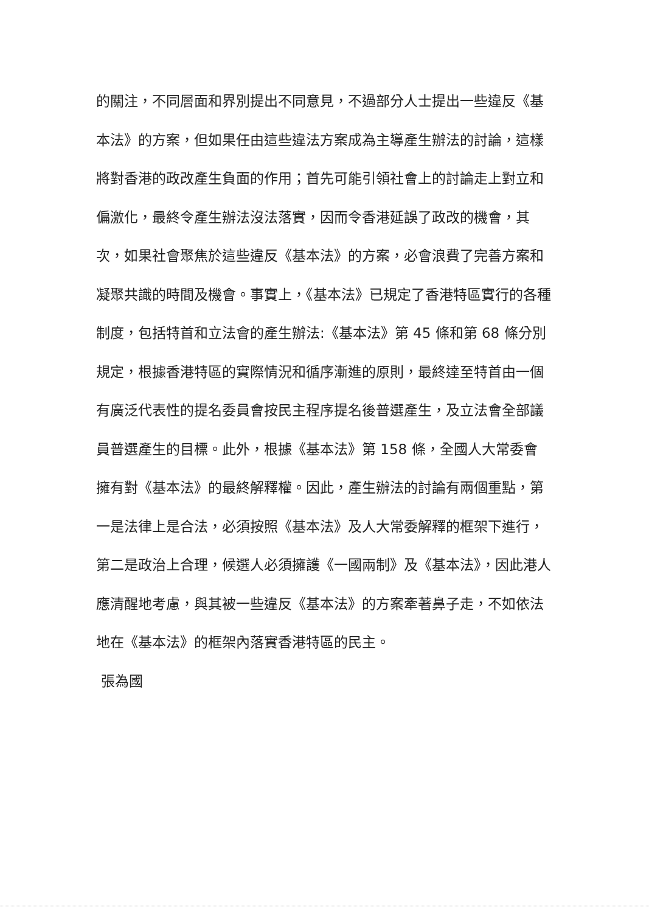的關注，不同層面和界別提出不同意見，不過部分人士提出一些違反《基本法》的方案，但如果任由這些違法方案成為主導產生辦法的討論，這樣將對香港的政改產生負面的作用；首先可能引領社會上的討論走上對立和偏激化，最終令產生辦法沒法落實，因而令香港延誤了政改的機會，其次，如果社會聚焦於這些違反《基本法》的方案，必會浪費了完善方案和凝聚共識的時間及機會。事實上，《基本法》已規定了香港特區實行的各種制度，包括特首和立法會的產生辦法:《基本法》第 45 條和第 68 條分別規定，根據香港特區的實際情況和循序漸進的原則，最終達至特首由一個有廣泛代表性的提名委員會按民主程序提名後普選產生，及立法會全部議員普選產生的目標。此外，根據《基本法》第 158 條，全國人大常委會擁有對《基本法》的最終解釋權。因此，產生辦法的討論有兩個重點，第一是法律上是合法，必須按照《基本法》及人大常委解釋的框架下進行，第二是政治上合理，候選人必須擁護《一國兩制》及《基本法》，因此港人應清醒地考慮，與其被一些違反《基本法》的方案牽著鼻子走，不如依法地在《基本法》的框架內落實香港特區的民主。
張為國